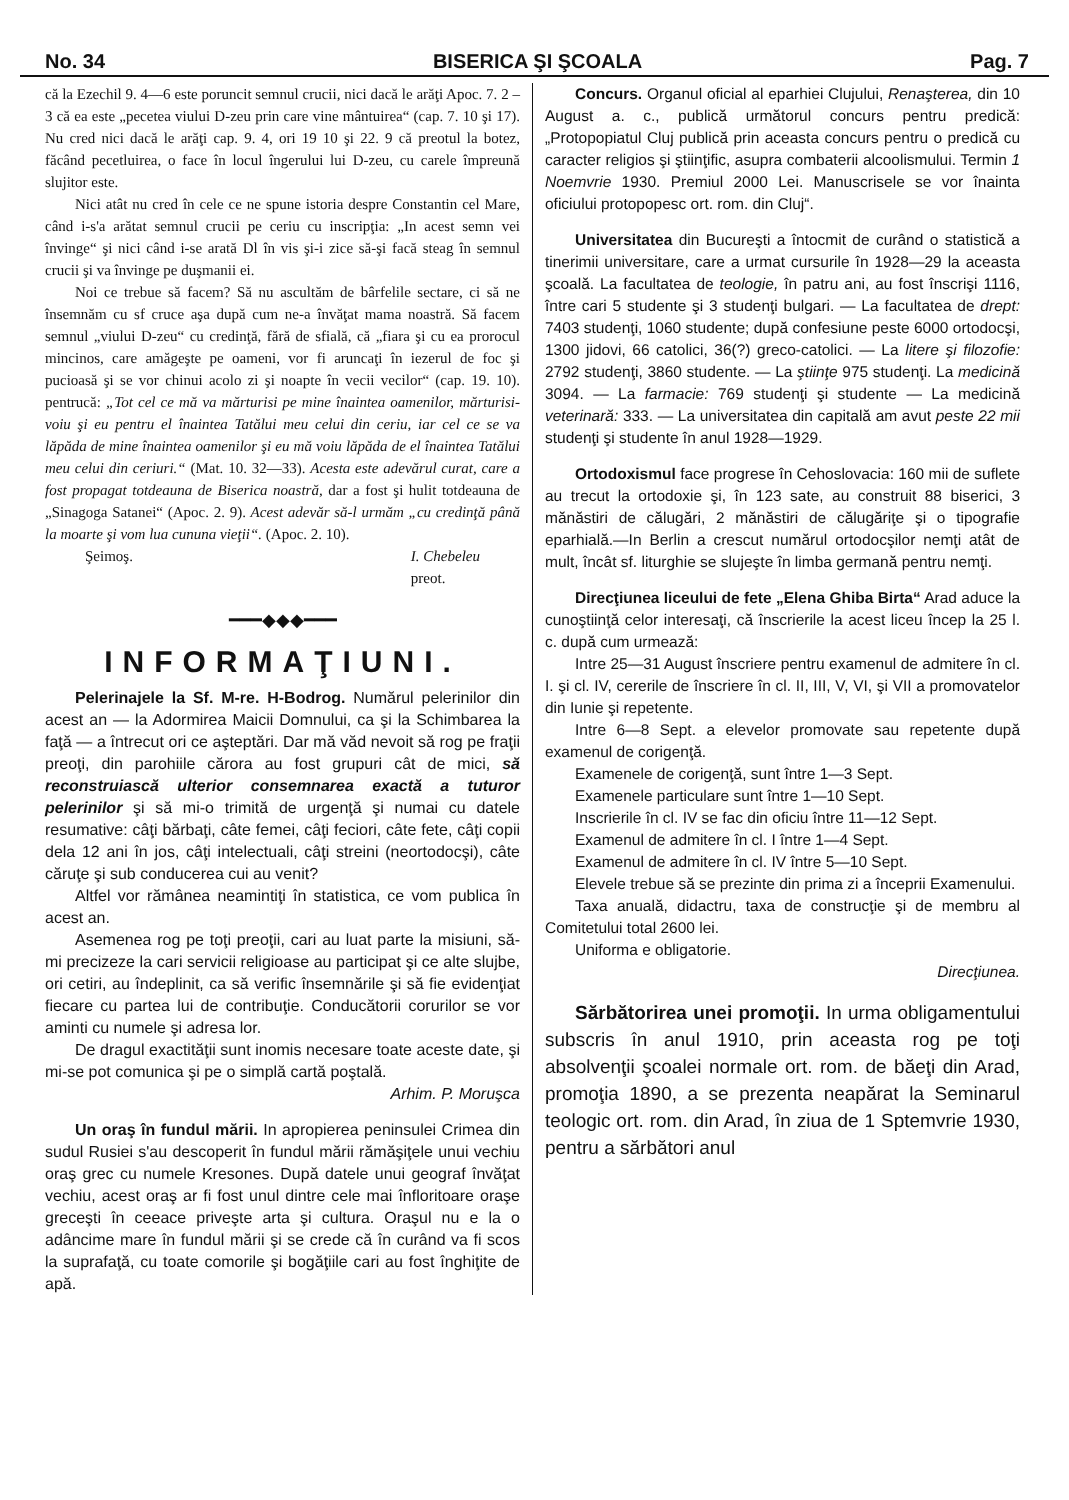No. 34 BISERICA ŞI ŞCOALA Pag. 7
că la Ezechil 9. 4—6 este poruncit semnul crucii, nici dacă le arăţi Apoc. 7. 2 – 3 că ea este „pecetea viului D-zeu prin care vine mântuirea“ (cap. 7. 10 şi 17). Nu cred nici dacă le arăţi cap. 9. 4, ori 19 10 şi 22. 9 că preotul la botez, făcând pecetluirea, o face în locul îngerului lui D-zeu, cu carele împreună slujitor este.
Nici atât nu cred în cele ce ne spune istoria despre Constantin cel Mare, când i-s'a arătat semnul crucii pe ceriu cu inscripţia: „In acest semn vei învinge“ şi nici când i-se arată Dl în vis şi-i zice să-şi facă steag în semnul crucii şi va învinge pe duşmanii ei.
Noi ce trebue să facem? Să nu ascultăm de bârfelile sectare, ci să ne însemnăm cu sf cruce aşa după cum ne-a învăţat mama noastră. Să facem semnul „viului D-zeu“ cu credinţă, fără de sfială, că „fiara şi cu ea prorocul mincinos, care amăgeşte pe oameni, vor fi aruncaţi în iezerul de foc şi pucioasă şi se vor chinui acolo zi şi noapte în vecii vecilor“ (cap. 19. 10). pentrucă: „Tot cel ce mă va mărturisi pe mine înaintea oamenilor, mărturisi-voiu şi eu pentru el înaintea Tatălui meu celui din ceriu, iar cel ce se va lăpăda de mine înaintea oamenilor şi eu mă voiu lăpăda de el înaintea Tatălui meu celui din ceriuri.“ (Mat. 10. 32—33). Acesta este adevărul curat, care a fost propagat totdeauna de Biserica noastră, dar a fost şi hulit totdeauna de „Sinagoga Satanei“ (Apoc. 2. 9). Acest adevăr să-l urmăm „cu credinţă până la moarte şi vom lua cununa vieţii“. (Apoc. 2. 10).
Şeimoş. I. Chebeleu
preot.
━━━◆◆◆━━━
INFORMAŢIUNI.
Pelerinajele la Sf. M-re. H-Bodrog. Numărul pelerinilor din acest an — la Adormirea Maicii Domnului, ca şi la Schimbarea la faţă — a întrecut ori ce aşteptări. Dar mă văd nevoit să rog pe fraţii preoţi, din parohiile cărora au fost grupuri cât de mici, să reconstruiască ulterior consemnarea exactă a tuturor pelerinilor şi să mi-o trimită de urgenţă şi numai cu datele resumative: câţi bărbaţi, câte femei, câţi feciori, câte fete, câţi copii dela 12 ani în jos, câţi intelectuali, câţi streini (neortodocşi), câte căruţe şi sub conducerea cui au venit?
Altfel vor rămânea neamintiţi în statistica, ce vom publica în acest an.
Asemenea rog pe toţi preoţii, cari au luat parte la misiuni, să-mi precizeze la cari servicii religioase au participat şi ce alte slujbe, ori cetiri, au îndeplinit, ca să verific însemnările şi să fie evidenţiat fiecare cu partea lui de contribuţie. Conducătorii corurilor se vor aminti cu numele şi adresa lor.
De dragul exactităţii sunt inomis necesare toate aceste date, şi mi-se pot comunica şi pe o simplă cartă poştală.
Arhim. P. Moruşca
Un oraş în fundul mării. In apropierea peninsulei Crimea din sudul Rusiei s'au descoperit în fundul mării rămăşiţele unui vechiu oraş grec cu numele Kresones. După datele unui geograf învăţat vechiu, acest oraş ar fi fost unul dintre cele mai înfloritoare oraşe greceşti în ceeace priveşte arta şi cultura. Oraşul nu e la o adâncime mare în fundul mării şi se crede că în curând va fi scos la suprafaţă, cu toate comorile şi bogăţiile cari au fost înghiţite de apă.
Concurs. Organul oficial al eparhiei Clujului, Renaşterea, din 10 August a. c., publică următorul concurs pentru predică: „Protopopiatul Cluj publică prin aceasta concurs pentru o predică cu caracter religios şi ştiinţific, asupra combaterii alcoolismului. Termin 1 Noemvrie 1930. Premiul 2000 Lei. Manuscrisele se vor înainta oficiului protopopesc ort. rom. din Cluj“.
Universitatea din Bucureşti a întocmit de curând o statistică a tinerimii universitare, care a urmat cursurile în 1928—29 la aceasta şcoală. La facultatea de teologie, în patru ani, au fost înscrişi 1116, între cari 5 studente şi 3 studenţi bulgari. — La facultatea de drept: 7403 studenţi, 1060 studente; după confesiune peste 6000 ortodocşi, 1300 jidovi, 66 catolici, 36(?) greco-catolici. — La litere şi filozofie: 2792 studenţi, 3860 studente. — La ştiinţe 975 studenţi. La medicină 3094. — La farmacie: 769 studenţi şi studente — La medicină veterinară: 333. — La universitatea din capitală am avut peste 22 mii studenţi şi studente în anul 1928—1929.
Ortodoxismul face progrese în Cehoslovacia: 160 mii de suflete au trecut la ortodoxie şi, în 123 sate, au construit 88 biserici, 3 mănăstiri de călugări, 2 mănăstiri de călugăriţe şi o tipografie eparhială.—In Berlin a crescut numărul ortodocşilor nemţi atât de mult, încât sf. liturghie se slujeşte în limba germană pentru nemţi.
Direcţiunea liceului de fete „Elena Ghiba Birta“ Arad aduce la cunoştiinţă celor interesaţi, că înscrierile la acest liceu încep la 25 l. c. după cum urmează:
Intre 25—31 August înscriere pentru examenul de admitere în cl. I. şi cl. IV, cererile de înscriere în cl. II, III, V, VI, şi VII a promovatelor din Iunie şi repetente.
Intre 6—8 Sept. a elevelor promovate sau repetente după examenul de corigenţă.
Examenele de corigenţă, sunt între 1—3 Sept.
Examenele particulare sunt între 1—10 Sept.
Inscrierile în cl. IV se fac din oficiu între 11—12 Sept.
Examenul de admitere în cl. I între 1—4 Sept.
Examenul de admitere în cl. IV între 5—10 Sept.
Elevele trebue să se prezinte din prima zi a începrii Examenului.
Taxa anuală, didactru, taxa de construcţie şi de membru al Comitetului total 2600 lei.
Uniforma e obligatorie.
Direcţiunea.
Sărbătorirea unei promoţii. In urma obligamentului subscris în anul 1910, prin aceasta rog pe toţi absolvenţii şcoalei normale ort. rom. de băeţi din Arad, promoţia 1890, a se prezenta neapărat la Seminarul teologic ort. rom. din Arad, în ziua de 1 Sptemvrie 1930, pentru a sărbători anul